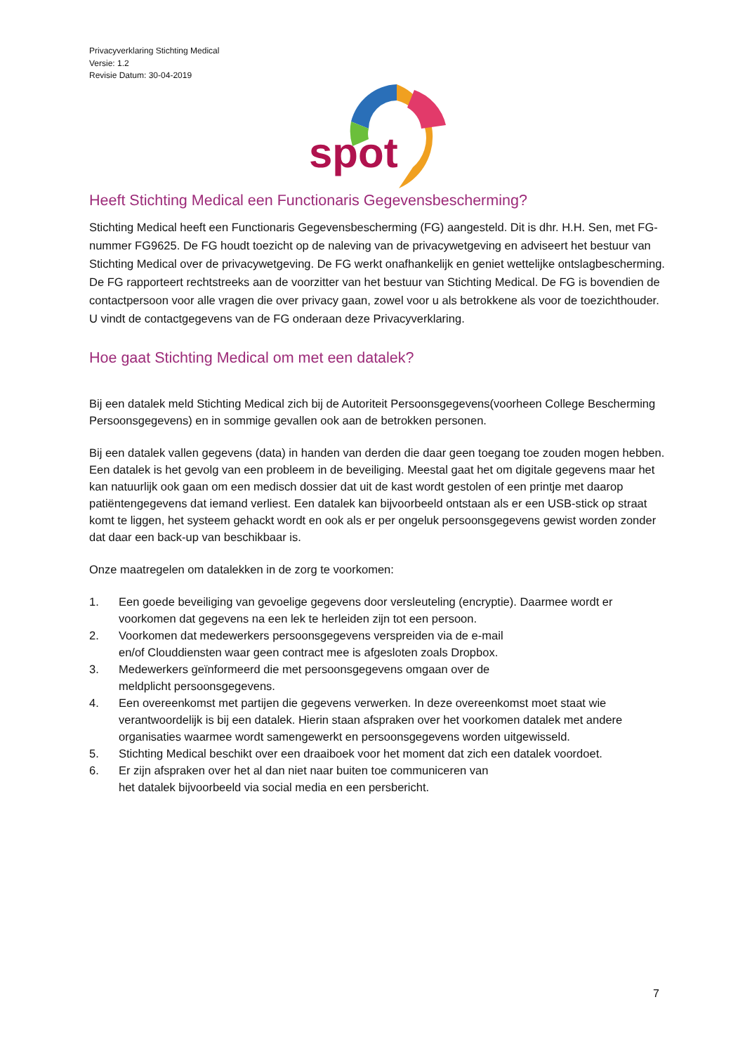Privacyverklaring Stichting Medical
Versie: 1.2
Revisie Datum: 30-04-2019
spot
Heeft Stichting Medical een Functionaris Gegevensbescherming?
Stichting Medical heeft een Functionaris Gegevensbescherming (FG) aangesteld. Dit is dhr. H.H. Sen, met FG-nummer FG9625. De FG houdt toezicht op de naleving van de privacywetgeving en adviseert het bestuur van Stichting Medical over de privacywetgeving. De FG werkt onafhankelijk en geniet wettelijke ontslagbescherming. De FG rapporteert rechtstreeks aan de voorzitter van het bestuur van Stichting Medical. De FG is bovendien de contactpersoon voor alle vragen die over privacy gaan, zowel voor u als betrokkene als voor de toezichthouder. U vindt de contactgegevens van de FG onderaan deze Privacyverklaring.
Hoe gaat Stichting Medical om met een datalek?
Bij een datalek meld Stichting Medical zich bij de Autoriteit Persoonsgegevens(voorheen College Bescherming Persoonsgegevens) en in sommige gevallen ook aan de betrokken personen.
Bij een datalek vallen gegevens (data) in handen van derden die daar geen toegang toe zouden mogen hebben. Een datalek is het gevolg van een probleem in de beveiliging. Meestal gaat het om digitale gegevens maar het kan natuurlijk ook gaan om een medisch dossier dat uit de kast wordt gestolen of een printje met daarop patiëntengegevens dat iemand verliest. Een datalek kan bijvoorbeeld ontstaan als er een USB-stick op straat komt te liggen, het systeem gehackt wordt en ook als er per ongeluk persoonsgegevens gewist worden zonder dat daar een back-up van beschikbaar is.
Onze maatregelen om datalekken in de zorg te voorkomen:
1. Een goede beveiliging van gevoelige gegevens door versleuteling (encryptie). Daarmee wordt er voorkomen dat gegevens na een lek te herleiden zijn tot een persoon.
2. Voorkomen dat medewerkers persoonsgegevens verspreiden via de e-mail
en/of Clouddiensten waar geen contract mee is afgesloten zoals Dropbox.
3. Medewerkers geïnformeerd die met persoonsgegevens omgaan over de
meldplicht persoonsgegevens.
4. Een overeenkomst met partijen die gegevens verwerken. In deze overeenkomst moet staat wie verantwoordelijk is bij een datalek. Hierin staan afspraken over het voorkomen datalek met andere organisaties waarmee wordt samengewerkt en persoonsgegevens worden uitgewisseld.
5. Stichting Medical beschikt over een draaiboek voor het moment dat zich een datalek voordoet.
6. Er zijn afspraken over het al dan niet naar buiten toe communiceren van
het datalek bijvoorbeeld via social media en een persbericht.
7